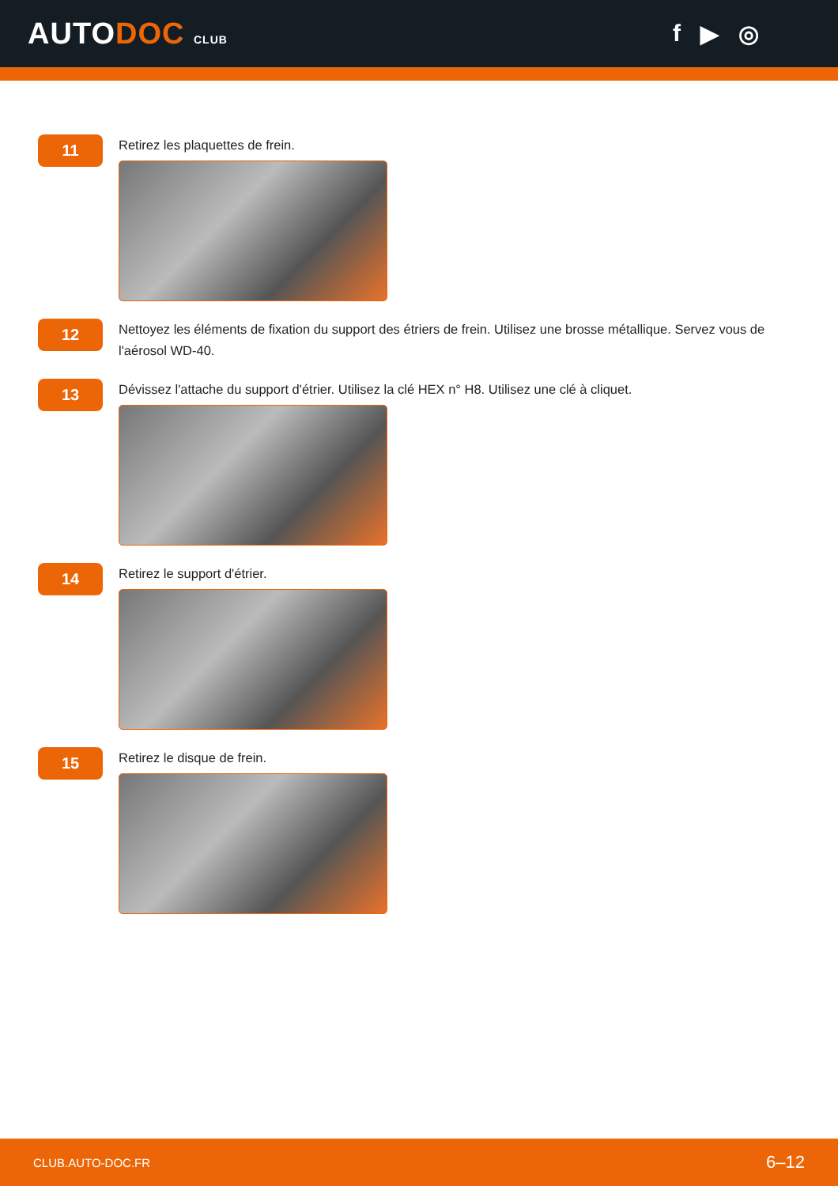AUTODOC CLUB
f ▶ ◎
11
Retirez les plaquettes de frein.
12
Nettoyez les éléments de fixation du support des étriers de frein. Utilisez une brosse métallique. Servez vous de l'aérosol WD-40.
13
Dévissez l'attache du support d'étrier. Utilisez la clé HEX n° H8. Utilisez une clé à cliquet.
14
Retirez le support d'étrier.
15
Retirez le disque de frein.
CLUB.AUTO-DOC.FR 6–12